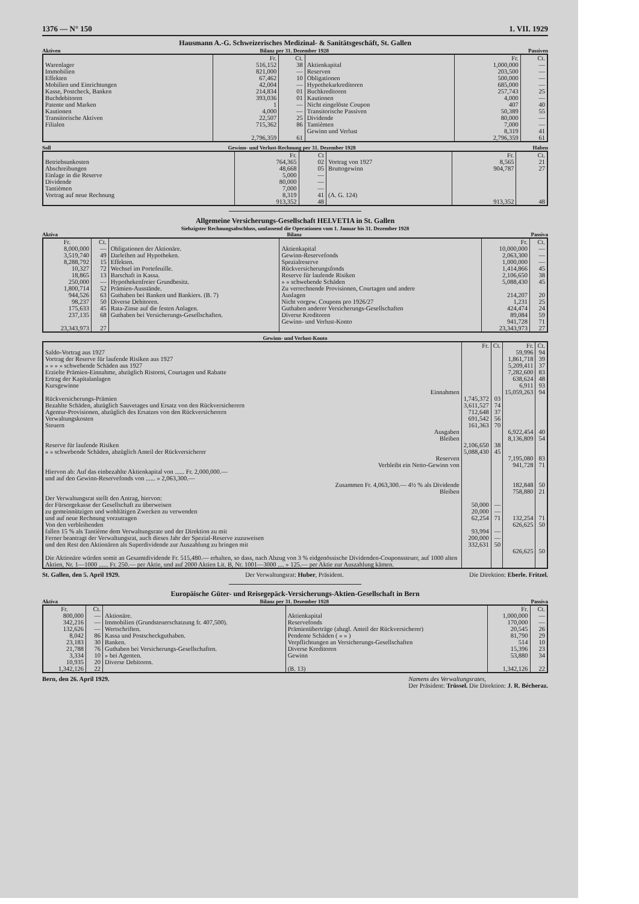1376 — N° 150 1. VII. 1929
Hausmann A.-G. Schweizerisches Medizinal- & Sanitätsgeschäft, St. Gallen
Aktiven Bilanz per 31. Dezember 1928 Passiven
| | Fr. | Ct. | | Fr. | Ct. |
| --- | --- | --- | --- | --- | --- |
| Warenlager | 516,152 | 38 | Aktienkapital | 1,000,000 | — |
| Immobilien | 821,000 | — | Reserven | 203,500 | — |
| Effekten | 67,462 | 10 | Obligationen | 500,000 | — |
| Mobilien und Einrichtungen | 42,004 | — | Hypothekarkreditoren | 685,000 | — |
| Kasse, Postcheck, Banken | 214,834 | 01 | Buchkreditoren | 257,743 | 25 |
| Buchdebitoren | 393,036 | 01 | Kautionen | 4,000 | — |
| Patente und Marken | 1 | — | Nicht eingelöste Coupon | 407 | 40 |
| Kautionen | 4,000 | — | Transitorische Passiven | 50,389 | 55 |
| Transitorische Aktiven | 22,507 | 25 | Dividende | 80,000 | — |
| Filialen | 715,362 | 86 | Tantièmen | 7,000 | — |
| | | | Gewinn und Verlust | 8,319 | 41 |
| | 2,796,359 | 61 | | 2,796,359 | 61 |
Soll Gewinn- und Verlust-Rechnung per 31. Dezember 1928 Haben
| | Fr. | Ct | | Fr. | Ct. |
| --- | --- | --- | --- | --- | --- |
| Betriebsunkosten | 764,365 | 02 | Vortrag von 1927 | 8,565 | 21 |
| Abschreibungen | 48,668 | 05 | Bruttogewinn | 904,787 | 27 |
| Einlage in die Reserve | 5,000 | — | | | |
| Dividende | 80,000 | — | | | |
| Tantièmen | 7,000 | — | | | |
| Vortrag auf neue Rechnung | 8,319 | 41 | (A. G. 124) | | |
| | 913,352 | 48 | | 913,352 | 48 |
Allgemeine Versicherungs-Gesellschaft HELVETIA in St. Gallen
Siebzigster Rechnungsabschluss, umfassend die Operationen vom 1. Januar bis 31. Dezember 1928
Aktiva Bilanz Passiva
| Fr. | Ct. | | | Fr. | Ct. |
| --- | --- | --- | --- | --- | --- |
| 8,000,000 | — | Obligationen der Aktionäre. | Aktienkapital | 10,000,000 | — |
| 3,519,740 | 49 | Darleihen auf Hypotheken. | Gewinn-Reservefonds | 2,063,300 | — |
| 8,288,792 | 15 | Effekten. | Spezialreserve | 1,000,000 | — |
| 10,327 | 72 | Wechsel im Portefeuille. | Rückversicherungsfonds | 1,414,866 | 45 |
| 18,865 | 13 | Barschaft in Kassa. | Reserve für laufende Risiken | 2,106,650 | 38 |
| 250,000 | — | Hypothekenfreier Grundbesitz. | » » schwebende Schäden | 5,088,430 | 45 |
| 1,800,714 | 52 | Prämien-Ausstände. | Zu verrechnende Provisionen, Courtagen und andere | | |
| 944,526 | 63 | Guthaben bei Banken und Bankiers. (B. 7) | Auslagen | 214,207 | 20 |
| 98,237 | 50 | Diverse Debitoren. | Nicht vorgew. Coupons pro 1926/27 | 1,231 | 25 |
| 175,633 | 45 | Rata-Zinse auf die festen Anlagen. | Guthaben anderer Versicherungs-Gesellschaften | 424,474 | 24 |
| 237,135 | 68 | Guthaben bei Versicherungs-Gesellschaften. | Diverse Kreditoren | 89,084 | 59 |
| | | | Gewinn- und Verlust-Konto | 941,728 | 71 |
| 23,343,973 | 27 | | | 23,343,973 | 27 |
Gewinn- und Verlust-Konto
| | Fr. | Ct. | Fr. | Ct. |
| --- | --- | --- | --- | --- |
| Saldo-Vortrag aus 1927 | | | 59,996 | 94 |
| Vortrag der Reserve für laufende Risiken aus 1927 | | | 1,861,718 | 39 |
| » » » » schwebende Schäden aus 1927 | | | 5,209,411 | 37 |
| Erzielte Prämien-Einnahme, abzüglich Ristorni, Courtagen und Rabatte | | | 7,282,600 | 83 |
| Ertrag der Kapitalanlagen | | | 638,624 | 48 |
| Kursgewinne | | | 6,911 | 93 |
| Einnahmen | | | 15,059,263 | 94 |
| Rückversicherungs-Prämien | 1,745,372 | 03 | | |
| Bezahlte Schäden, abzüglich Sauvetages und Ersatz von den Rückversicherern | 3,611,527 | 74 | | |
| Agentur-Provisionen, abzüglich des Ersatzes von den Rückversicherern | 712,648 | 37 | | |
| Verwaltungskosten | 691,542 | 56 | | |
| Steuern | 161,363 | 70 | | |
| Ausgaben | | | 6,922,454 | 40 |
| Bleiben | | | 8,136,809 | 54 |
| Reserve für laufende Risiken | 2,106,650 | 38 | | |
| » » schwebende Schäden, abzüglich Anteil der Rückversicherer | 5,088,430 | 45 | | |
| Reserven | | | 7,195,080 | 83 |
| Verbleibt ein Netto-Gewinn von | | | 941,728 | 71 |
| Hiervon ab: Auf das einbezahlte Aktienkapital von ...... Fr. 2,000,000.— | | | | |
| und auf den Gewinn-Reservefonds von ...... » 2,063,300.— | | | | |
| Zusammen Fr. 4,063,300.— 4½ % als Dividende | | | 182,848 | 50 |
| Bleiben | | | 758,880 | 21 |
| Der Verwaltungsrat stellt den Antrag, hiervon: | | | | |
| der Fürsorgekasse der Gesellschaft zu überweisen | 50,000 | — | | |
| zu gemeinnützigen und wohltätigen Zwecken zu verwenden | 20,000 | — | | |
| und auf neue Rechnung vorzutragen | 62,254 | 71 | 132,254 | 71 |
| Von den verbleibenden | | | 626,625 | 50 |
| fallen 15 % als Tantième dem Verwaltungsrate und der Direktion zu mit | 93,994 | — | | |
| Ferner beantragt der Verwaltungsrat, auch dieses Jahr der Spezial-Reserve zuzuweisen | 200,000 | — | | |
| und den Rest den Aktionären als Superdividende zur Auszahlung zu bringen mit | 332,631 | 50 | | |
| | | | 626,625 | 50 |
| Die Aktionäre würden somit an Gesamtdividende Fr. 515,480.— erhalten, so dass, nach Abzug von 3 % eidgenössische Dividenden-Couponssteuer, auf 1000 alten Aktien, Nr. 1—1000 ...... Fr. 250.— per Aktie, und auf 2000 Aktien Lit. B, Nr. 1001—3000 .... » 125.— per Aktie zur Auszahlung kämen. | | | | |
St. Gallen, den 5. April 1929. Der Verwaltungsrat: Huber, Präsident. Die Direktion: Eberle. Fritzel.
Europäische Güter- und Reisegepäck-Versicherungs-Aktien-Gesellschaft in Bern
Aktiva Bilanz per 31. Dezember 1928 Passiva
| Fr. | Ct. | | | Fr. | Ct. |
| --- | --- | --- | --- | --- | --- |
| 800,000 | — | Aktionäre. | Aktienkapital | 1,000,000 | — |
| 342,216 | — | Immobilien (Grundsteuerschatzung fr. 407,500). | Reservefonds | 170,000 | — |
| 132,626 | — | Wertschriften. | Prämienüberträge (abzgl. Anteil der Rückversicherer) | 20,545 | 26 |
| 8,042 | 86 | Kassa und Postscheckguthaben. | Pendente Schäden ( » » ) | 81,790 | 29 |
| 23,183 | 30 | Banken. | Verpflichtungen an Versicherungs-Gesellschaften | 514 | 10 |
| 21,788 | 76 | Guthaben bei Versicherungs-Gesellschaften. | Diverse Kreditoren | 15,396 | 23 |
| 3,334 | 10 | » bei Agenten. | Gewinn | 53,880 | 34 |
| 10,935 | 20 | Diverse Debitoren. | | | |
| 1,342,126 | 22 | | (B. 13) | 1,342,126 | 22 |
Bern, den 26. April 1929. Namens des Verwaltungsrates,
Der Präsident: Trüssel. Die Direktion: J. R. Bécheraz.